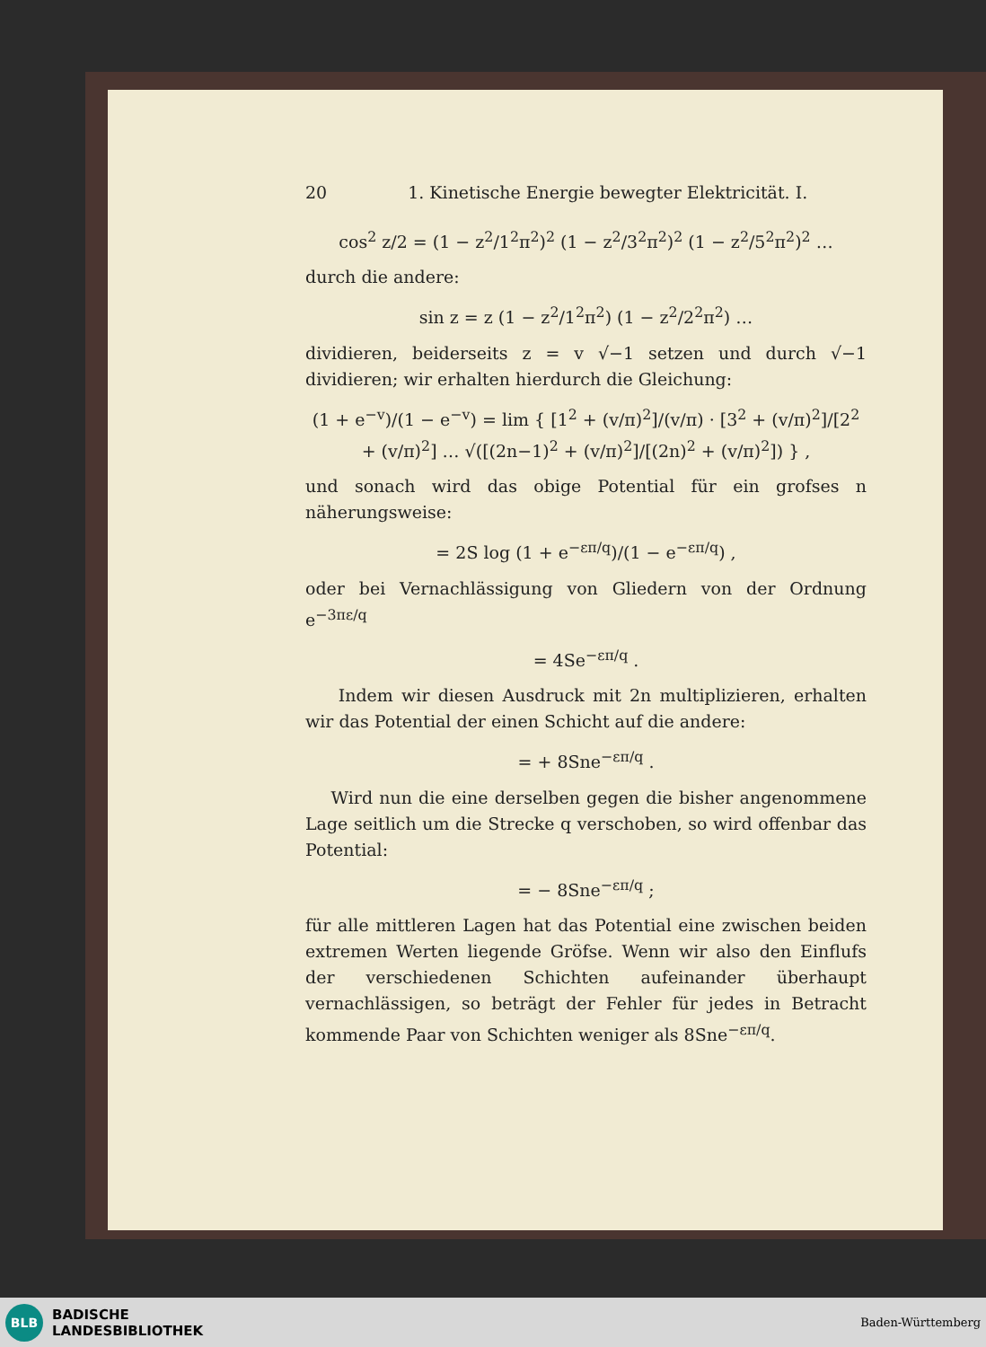20 1. Kinetische Energie bewegter Elektricität. I.
cos<sup>2</sup> z/2 = (1 − z<sup>2</sup>/1<sup>2</sup>π<sup>2</sup>)<sup>2</sup> (1 − z<sup>2</sup>/3<sup>2</sup>π<sup>2</sup>)<sup>2</sup> (1 − z<sup>2</sup>/5<sup>2</sup>π<sup>2</sup>)<sup>2</sup> …
durch die andere:
sin z = z (1 − z<sup>2</sup>/1<sup>2</sup>π<sup>2</sup>) (1 − z<sup>2</sup>/2<sup>2</sup>π<sup>2</sup>) …
dividieren, beiderseits z = v √−1 setzen und durch √−1 dividieren; wir erhalten hierdurch die Gleichung:
(1 + e<sup>−v</sup>)/(1 − e<sup>−v</sup>) = lim { [1<sup>2</sup> + (v/π)<sup>2</sup>]/(v/π) · [3<sup>2</sup> + (v/π)<sup>2</sup>]/[2<sup>2</sup> + (v/π)<sup>2</sup>] … √([(2n−1)<sup>2</sup> + (v/π)<sup>2</sup>]/[(2n)<sup>2</sup> + (v/π)<sup>2</sup>]) } ,
und sonach wird das obige Potential für ein grofses n näherungsweise:
= 2S log (1 + e<sup>−επ/q</sup>)/(1 − e<sup>−επ/q</sup>) ,
oder bei Vernachlässigung von Gliedern von der Ordnung e<sup>−3πε/q</sup>
= 4Se<sup>−επ/q</sup> .
Indem wir diesen Ausdruck mit 2n multiplizieren, erhalten wir das Potential der einen Schicht auf die andere:
= + 8Sne<sup>−επ/q</sup> .
Wird nun die eine derselben gegen die bisher angenommene Lage seitlich um die Strecke q verschoben, so wird offenbar das Potential:
= − 8Sne<sup>−επ/q</sup> ;
für alle mittleren Lagen hat das Potential eine zwischen beiden extremen Werten liegende Gröfse. Wenn wir also den Einflufs der verschiedenen Schichten aufeinander überhaupt vernachlässigen, so beträgt der Fehler für jedes in Betracht kommende Paar von Schichten weniger als 8Sne<sup>−επ/q</sup>.
BLB
BADISCHE
LANDESBIBLIOTHEK
Baden-Württemberg